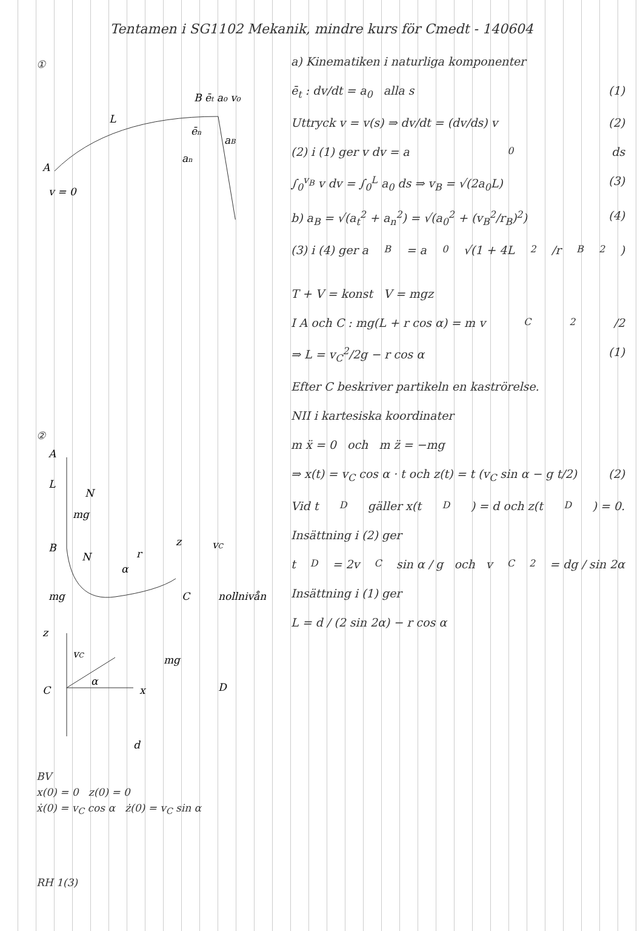Tentamen i SG1102 Mekanik, mindre kurs för Cmedt - 140604
①
A
B ēt a₀ v₀
L
ēn
aB
an
v = 0
②
A
L
N
mg
B
N
r
α
z
vC
mg
C
nollnivån
z
vC
α
C
x
mg
D
d
BV
x(0) = 0 z(0) = 0
ẋ(0) = v<sub>C</sub> cos α ż(0) = v<sub>C</sub> sin α
RH 1(3)
a) Kinematiken i naturliga komponenter
ē<sub>t</sub> : dv/dt = a<sub>0</sub> alla s (1)
Uttryck v = v(s) ⇒ dv/dt = (dv/ds) v (2)
(2) i (1) ger v dv = a<sub>0</sub> ds
∫<sub>0</sub><sup>v<sub>B</sub></sup> v dv = ∫<sub>0</sub><sup>L</sup> a<sub>0</sub> ds ⇒ v<sub>B</sub> = √(2a<sub>0</sub>L) (3)
b) a<sub>B</sub> = √(a<sub>t</sub><sup>2</sup> + a<sub>n</sub><sup>2</sup>) = √(a<sub>0</sub><sup>2</sup> + (v<sub>B</sub><sup>2</sup>/r<sub>B</sub>)<sup>2</sup>) (4)
(3) i (4) ger a<sub>B</sub> = a<sub>0</sub> √(1 + 4L<sup>2</sup>/r<sub>B</sub><sup>2</sup>)
T + V = konst V = mgz
I A och C : mg(L + r cos α) = m v<sub>C</sub><sup>2</sup>/2
⇒ L = v<sub>C</sub><sup>2</sup>/2g − r cos α (1)
Efter C beskriver partikeln en kaströrelse.
NII i kartesiska koordinater
m ẍ = 0 och m z̈ = −mg
⇒ x(t) = v<sub>C</sub> cos α · t och z(t) = t (v<sub>C</sub> sin α − g t/2) (2)
Vid t<sub>D</sub> gäller x(t<sub>D</sub>) = d och z(t<sub>D</sub>) = 0.
Insättning i (2) ger
t<sub>D</sub> = 2v<sub>C</sub> sin α / g och v<sub>C</sub><sup>2</sup> = dg / sin 2α
Insättning i (1) ger
L = d / (2 sin 2α) − r cos α